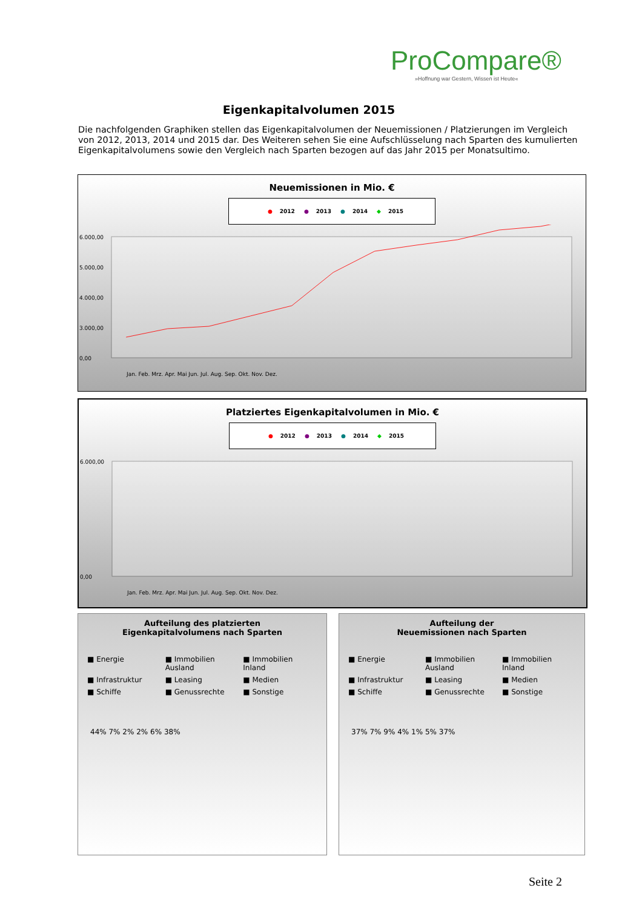ProCompare®
»Hoffnung war Gestern, Wissen ist Heute«
Eigenkapitalvolumen 2015
Die nachfolgenden Graphiken stellen das Eigenkapitalvolumen der Neuemissionen / Platzierungen im Vergleich von 2012, 2013, 2014 und 2015 dar. Des Weiteren sehen Sie eine Aufschlüsselung nach Sparten des kumulierten Eigenkapitalvolumens sowie den Vergleich nach Sparten bezogen auf das Jahr 2015 per Monatsultimo.
Neuemissionen in Mio. €
● 2012 ● 2013 ● 2014 ◆ 2015
6.000,00
5.000,00
4.000,00
3.000,00
0,00
Jan. Feb. Mrz. Apr. Mai Jun. Jul. Aug. Sep. Okt. Nov. Dez.
Platziertes Eigenkapitalvolumen in Mio. €
● 2012 ● 2013 ● 2014 ◆ 2015
6.000,00
0,00
Jan. Feb. Mrz. Apr. Mai Jun. Jul. Aug. Sep. Okt. Nov. Dez.
Aufteilung des platzierten
Eigenkapitalvolumens nach Sparten
■ Energie ■ Immobilien Ausland ■ Immobilien Inland ■ Infrastruktur ■ Leasing ■ Medien ■ Schiffe ■ Genussrechte ■ Sonstige
44% 7% 2% 2% 6% 38%
Aufteilung der
Neuemissionen nach Sparten
■ Energie ■ Immobilien Ausland ■ Immobilien Inland ■ Infrastruktur ■ Leasing ■ Medien ■ Schiffe ■ Genussrechte ■ Sonstige
37% 7% 9% 4% 1% 5% 37%
Seite 2